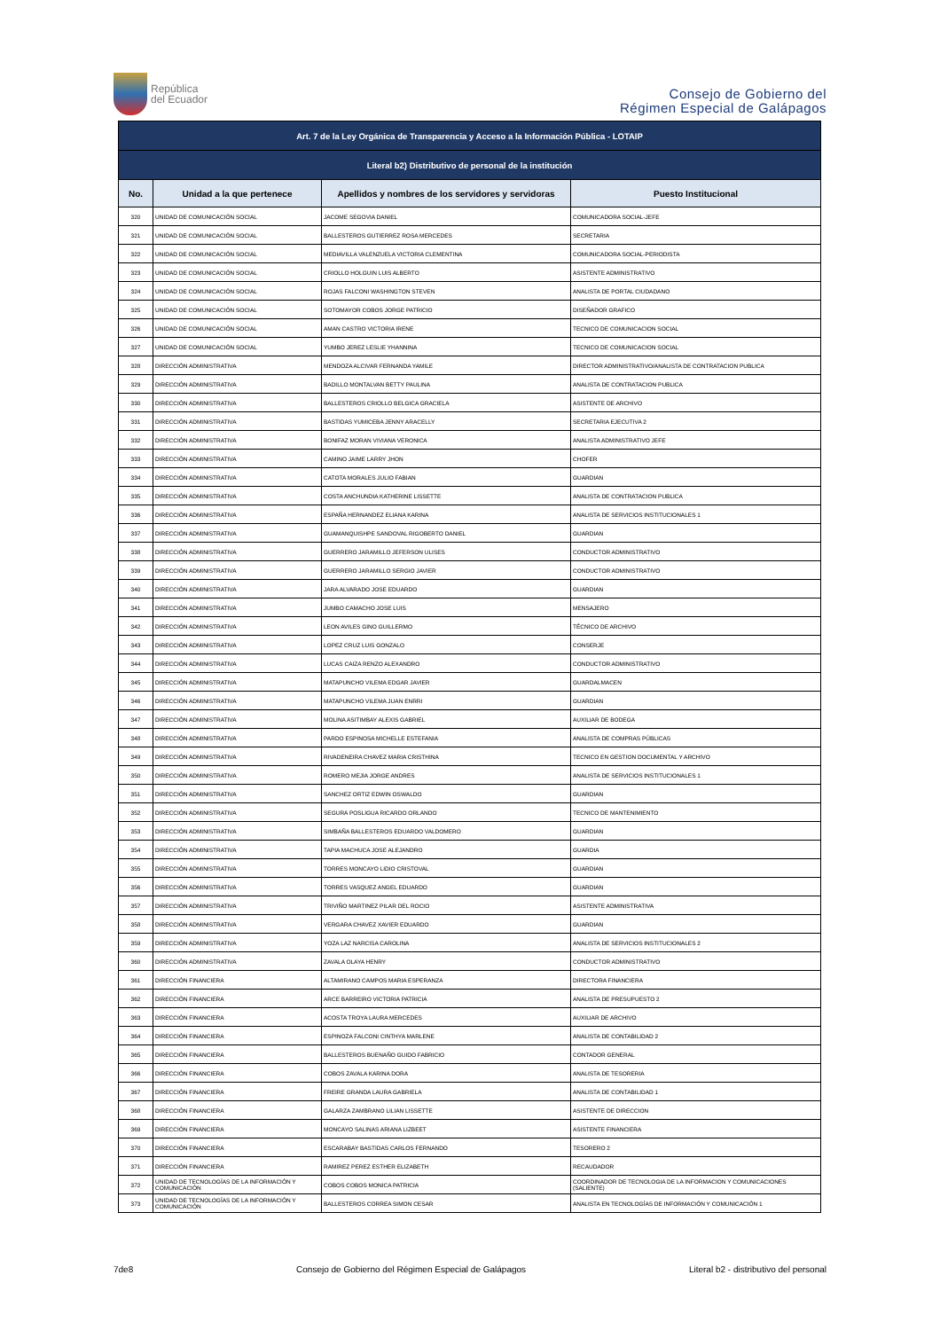República
del Ecuador
Consejo de Gobierno del
Régimen Especial de Galápagos
| Art. 7 de la Ley Orgánica de Transparencia y Acceso a la Información Pública - LOTAIP | | | |
| --- | --- | --- | --- |
| Literal b2) Distributivo de personal de la institución | | | |
| No. | Unidad a la que pertenece | Apellidos y nombres de los servidores y servidoras | Puesto Institucional |
| 320 | UNIDAD DE COMUNICACIÓN SOCIAL | JACOME SEGOVIA DANIEL | COMUNICADORA SOCIAL-JEFE |
| 321 | UNIDAD DE COMUNICACIÓN SOCIAL | BALLESTEROS GUTIERREZ ROSA MERCEDES | SECRETARIA |
| 322 | UNIDAD DE COMUNICACIÓN SOCIAL | MEDIAVILLA VALENZUELA VICTORIA CLEMENTINA | COMUNICADORA SOCIAL-PERIODISTA |
| 323 | UNIDAD DE COMUNICACIÓN SOCIAL | CRIOLLO HOLGUIN LUIS ALBERTO | ASISTENTE ADMINISTRATIVO |
| 324 | UNIDAD DE COMUNICACIÓN SOCIAL | ROJAS FALCONI WASHINGTON STEVEN | ANALISTA DE PORTAL CIUDADANO |
| 325 | UNIDAD DE COMUNICACIÓN SOCIAL | SOTOMAYOR COBOS JORGE PATRICIO | DISEÑADOR GRAFICO |
| 326 | UNIDAD DE COMUNICACIÓN SOCIAL | AMAN CASTRO VICTORIA IRENE | TECNICO DE COMUNICACION SOCIAL |
| 327 | UNIDAD DE COMUNICACIÓN SOCIAL | YUMBO JEREZ LESLIE YHANNINA | TECNICO DE COMUNICACION SOCIAL |
| 328 | DIRECCIÓN ADMINISTRATIVA | MENDOZA ALCIVAR FERNANDA YAMILE | DIRECTOR ADMINISTRATIVO/ANALISTA DE CONTRATACION PUBLICA |
| 329 | DIRECCIÓN ADMINISTRATIVA | BADILLO MONTALVAN BETTY PAULINA | ANALISTA DE CONTRATACION PUBLICA |
| 330 | DIRECCIÓN ADMINISTRATIVA | BALLESTEROS CRIOLLO BELGICA GRACIELA | ASISTENTE DE ARCHIVO |
| 331 | DIRECCIÓN ADMINISTRATIVA | BASTIDAS YUMICEBA JENNY ARACELLY | SECRETARIA EJECUTIVA 2 |
| 332 | DIRECCIÓN ADMINISTRATIVA | BONIFAZ MORAN VIVIANA VERONICA | ANALISTA ADMINISTRATIVO JEFE |
| 333 | DIRECCIÓN ADMINISTRATIVA | CAMINO JAIME LARRY JHON | CHOFER |
| 334 | DIRECCIÓN ADMINISTRATIVA | CATOTA MORALES JULIO FABIAN | GUARDIAN |
| 335 | DIRECCIÓN ADMINISTRATIVA | COSTA ANCHUNDIA KATHERINE LISSETTE | ANALISTA DE CONTRATACION PUBLICA |
| 336 | DIRECCIÓN ADMINISTRATIVA | ESPAÑA HERNANDEZ ELIANA KARINA | ANALISTA DE SERVICIOS INSTITUCIONALES 1 |
| 337 | DIRECCIÓN ADMINISTRATIVA | GUAMANQUISHPE SANDOVAL RIGOBERTO DANIEL | GUARDIAN |
| 338 | DIRECCIÓN ADMINISTRATIVA | GUERRERO JARAMILLO JEFERSON ULISES | CONDUCTOR ADMINISTRATIVO |
| 339 | DIRECCIÓN ADMINISTRATIVA | GUERRERO JARAMILLO SERGIO JAVIER | CONDUCTOR ADMINISTRATIVO |
| 340 | DIRECCIÓN ADMINISTRATIVA | JARA ALVARADO JOSE EDUARDO | GUARDIAN |
| 341 | DIRECCIÓN ADMINISTRATIVA | JUMBO CAMACHO JOSE LUIS | MENSAJERO |
| 342 | DIRECCIÓN ADMINISTRATIVA | LEON AVILES GINO GUILLERMO | TÉCNICO DE ARCHIVO |
| 343 | DIRECCIÓN ADMINISTRATIVA | LOPEZ CRUZ LUIS GONZALO | CONSERJE |
| 344 | DIRECCIÓN ADMINISTRATIVA | LUCAS CAIZA RENZO ALEXANDRO | CONDUCTOR ADMINISTRATIVO |
| 345 | DIRECCIÓN ADMINISTRATIVA | MATAPUNCHO VILEMA EDGAR JAVIER | GUARDALMACEN |
| 346 | DIRECCIÓN ADMINISTRATIVA | MATAPUNCHO VILEMA JUAN ENRRI | GUARDIAN |
| 347 | DIRECCIÓN ADMINISTRATIVA | MOLINA ASITIMBAY ALEXIS GABRIEL | AUXILIAR DE BODEGA |
| 348 | DIRECCIÓN ADMINISTRATIVA | PARDO ESPINOSA MICHELLE ESTEFANIA | ANALISTA DE COMPRAS PÚBLICAS |
| 349 | DIRECCIÓN ADMINISTRATIVA | RIVADENEIRA CHAVEZ MARIA CRISTHINA | TECNICO EN GESTION DOCUMENTAL Y ARCHIVO |
| 350 | DIRECCIÓN ADMINISTRATIVA | ROMERO MEJIA JORGE ANDRES | ANALISTA DE SERVICIOS INSTITUCIONALES 1 |
| 351 | DIRECCIÓN ADMINISTRATIVA | SANCHEZ ORTIZ EDWIN OSWALDO | GUARDIAN |
| 352 | DIRECCIÓN ADMINISTRATIVA | SEGURA POSLIGUA RICARDO ORLANDO | TECNICO DE MANTENIMIENTO |
| 353 | DIRECCIÓN ADMINISTRATIVA | SIMBAÑA BALLESTEROS EDUARDO VALDOMERO | GUARDIAN |
| 354 | DIRECCIÓN ADMINISTRATIVA | TAPIA MACHUCA JOSE ALEJANDRO | GUARDIA |
| 355 | DIRECCIÓN ADMINISTRATIVA | TORRES MONCAYO LIDIO CRISTOVAL | GUARDIAN |
| 356 | DIRECCIÓN ADMINISTRATIVA | TORRES VASQUEZ ANGEL EDUARDO | GUARDIAN |
| 357 | DIRECCIÓN ADMINISTRATIVA | TRIVIÑO MARTINEZ PILAR DEL ROCIO | ASISTENTE ADMINISTRATIVA |
| 358 | DIRECCIÓN ADMINISTRATIVA | VERGARA CHAVEZ XAVIER EDUARDO | GUARDIAN |
| 359 | DIRECCIÓN ADMINISTRATIVA | YOZA LAZ NARCISA CAROLINA | ANALISTA DE SERVICIOS INSTITUCIONALES 2 |
| 360 | DIRECCIÓN ADMINISTRATIVA | ZAVALA OLAYA HENRY | CONDUCTOR ADMINISTRATIVO |
| 361 | DIRECCIÓN FINANCIERA | ALTAMIRANO CAMPOS MARIA ESPERANZA | DIRECTORA FINANCIERA |
| 362 | DIRECCIÓN FINANCIERA | ARCE BARREIRO VICTORIA PATRICIA | ANALISTA DE PRESUPUESTO 2 |
| 363 | DIRECCIÓN FINANCIERA | ACOSTA TROYA LAURA MERCEDES | AUXILIAR DE ARCHIVO |
| 364 | DIRECCIÓN FINANCIERA | ESPINOZA FALCONI CINTHYA MARLENE | ANALISTA DE CONTABILIDAD 2 |
| 365 | DIRECCIÓN FINANCIERA | BALLESTEROS BUENAÑO GUIDO FABRICIO | CONTADOR GENERAL |
| 366 | DIRECCIÓN FINANCIERA | COBOS ZAVALA KARINA DORA | ANALISTA DE TESORERIA |
| 367 | DIRECCIÓN FINANCIERA | FREIRE GRANDA LAURA GABRIELA | ANALISTA DE CONTABILIDAD 1 |
| 368 | DIRECCIÓN FINANCIERA | GALARZA ZAMBRANO LILIAN LISSETTE | ASISTENTE DE DIRECCION |
| 369 | DIRECCIÓN FINANCIERA | MONCAYO SALINAS ARIANA LIZBEET | ASISTENTE FINANCIERA |
| 370 | DIRECCIÓN FINANCIERA | ESCARABAY BASTIDAS CARLOS FERNANDO | TESORERO 2 |
| 371 | DIRECCIÓN FINANCIERA | RAMIREZ PEREZ ESTHER ELIZABETH | RECAUDADOR |
| 372 | UNIDAD DE TECNOLOGÍAS DE LA INFORMACIÓN Y COMUNICACIÓN | COBOS COBOS MONICA PATRICIA | COORDINADOR DE TECNOLOGIA DE LA INFORMACION Y COMUNICACIONES (SALIENTE) |
| 373 | UNIDAD DE TECNOLOGÍAS DE LA INFORMACIÓN Y COMUNICACIÓN | BALLESTEROS CORREA SIMON CESAR | ANALISTA EN TECNOLOGÍAS DE INFORMACIÓN Y COMUNICACIÓN 1 |
7de8 Consejo de Gobierno del Régimen Especial de Galápagos Literal b2 - distributivo del personal